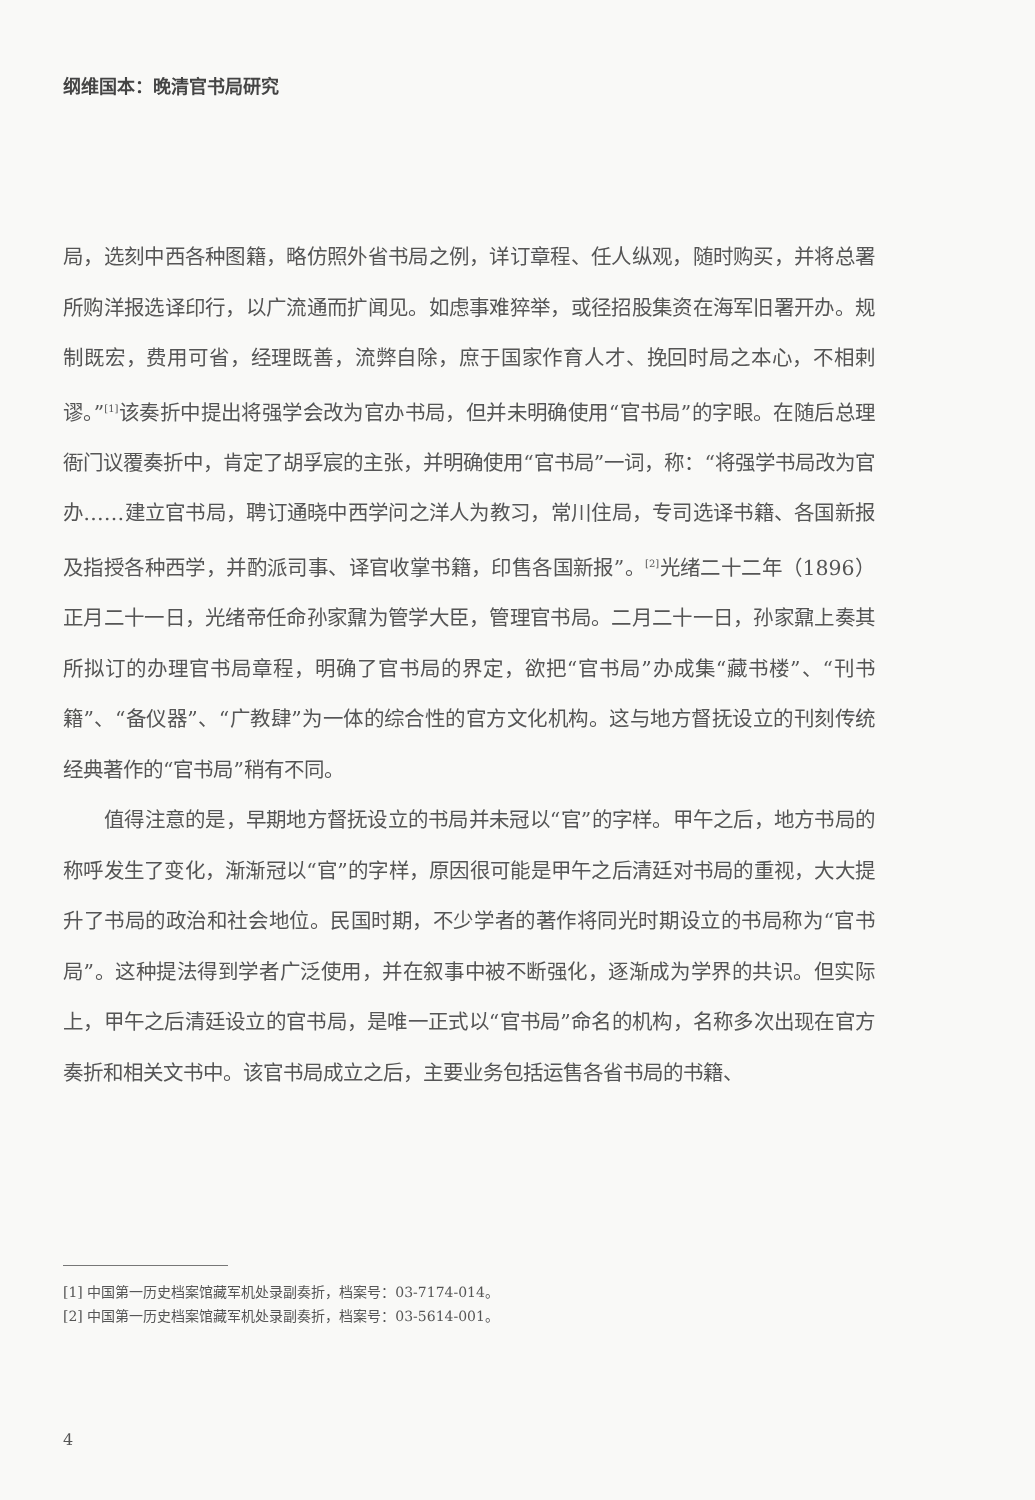纲维国本：晚清官书局研究
局，选刻中西各种图籍，略仿照外省书局之例，详订章程、任人纵观，随时购买，并将总署所购洋报选译印行，以广流通而扩闻见。如虑事难猝举，或径招股集资在海军旧署开办。规制既宏，费用可省，经理既善，流弊自除，庶于国家作育人才、挽回时局之本心，不相剌谬。”<sup>[1]</sup>该奏折中提出将强学会改为官办书局，但并未明确使用“官书局”的字眼。在随后总理衙门议覆奏折中，肯定了胡孚宸的主张，并明确使用“官书局”一词，称：“将强学书局改为官办……建立官书局，聘订通晓中西学问之洋人为教习，常川住局，专司选译书籍、各国新报及指授各种西学，并酌派司事、译官收掌书籍，印售各国新报”。<sup>[2]</sup>光绪二十二年（1896）正月二十一日，光绪帝任命孙家鼐为管学大臣，管理官书局。二月二十一日，孙家鼐上奏其所拟订的办理官书局章程，明确了官书局的界定，欲把“官书局”办成集“藏书楼”、“刊书籍”、“备仪器”、“广教肆”为一体的综合性的官方文化机构。这与地方督抚设立的刊刻传统经典著作的“官书局”稍有不同。
值得注意的是，早期地方督抚设立的书局并未冠以“官”的字样。甲午之后，地方书局的称呼发生了变化，渐渐冠以“官”的字样，原因很可能是甲午之后清廷对书局的重视，大大提升了书局的政治和社会地位。民国时期，不少学者的著作将同光时期设立的书局称为“官书局”。这种提法得到学者广泛使用，并在叙事中被不断强化，逐渐成为学界的共识。但实际上，甲午之后清廷设立的官书局，是唯一正式以“官书局”命名的机构，名称多次出现在官方奏折和相关文书中。该官书局成立之后，主要业务包括运售各省书局的书籍、
[1] 中国第一历史档案馆藏军机处录副奏折，档案号：03-7174-014。
[2] 中国第一历史档案馆藏军机处录副奏折，档案号：03-5614-001。
4